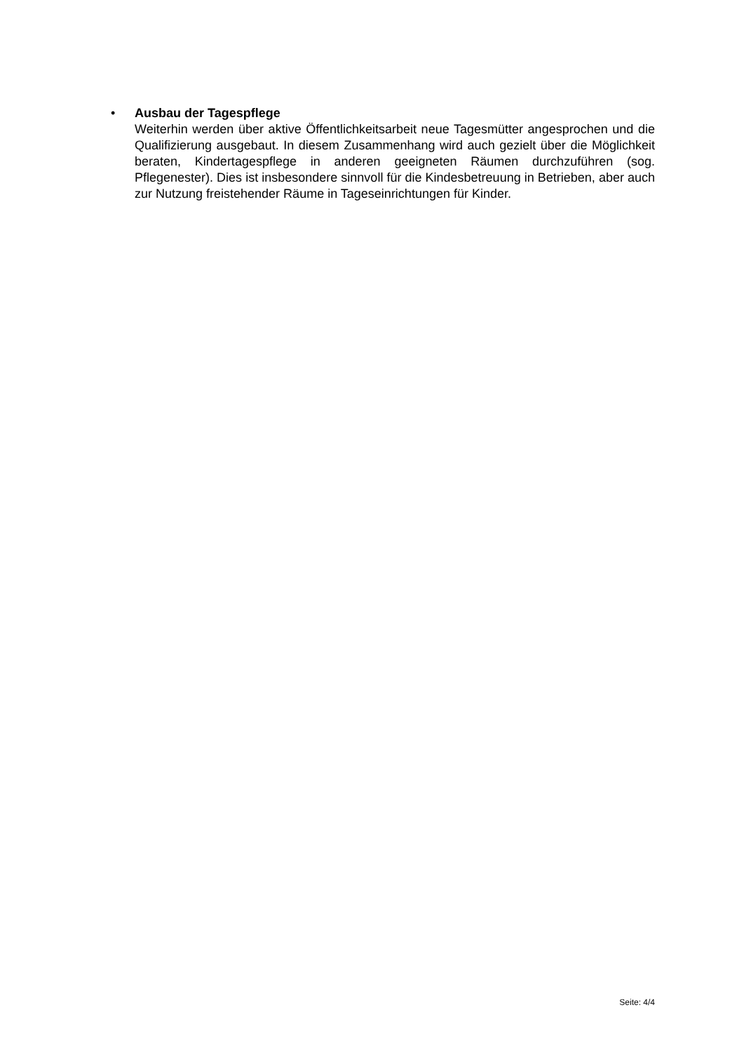• Ausbau der Tagespflege
Weiterhin werden über aktive Öffentlichkeitsarbeit neue Tagesmütter angesprochen und die Qualifizierung ausgebaut. In diesem Zusammenhang wird auch gezielt über die Möglichkeit beraten, Kindertagespflege in anderen geeigneten Räumen durchzuführen (sog. Pflegenester). Dies ist insbesondere sinnvoll für die Kindesbetreuung in Betrieben, aber auch zur Nutzung freistehender Räume in Tageseinrichtungen für Kinder.
Seite: 4/4